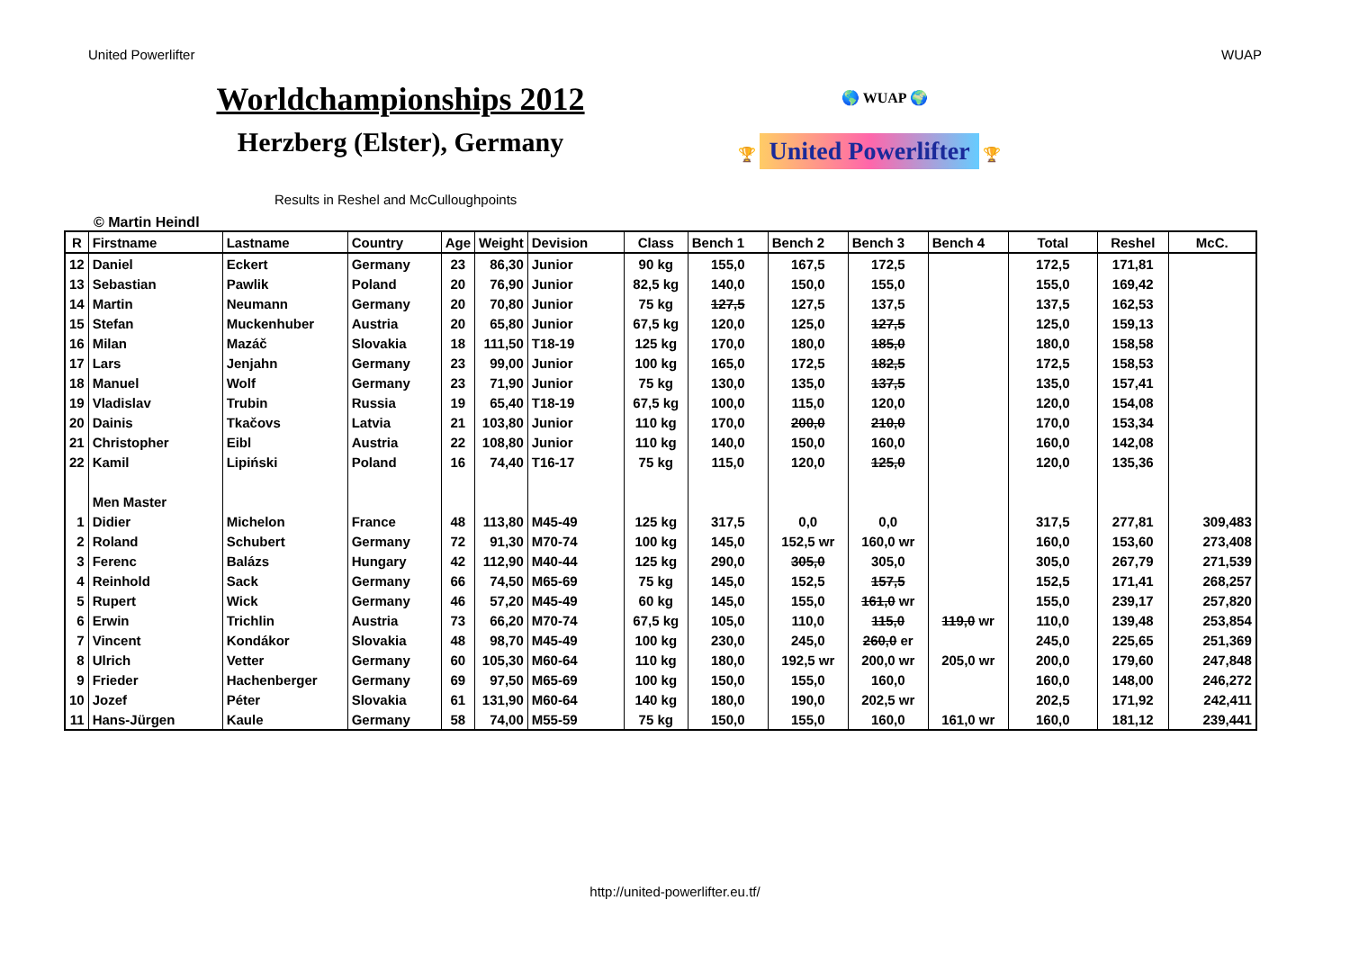United Powerlifter WUAP
Worldchampionships 2012
Herzberg (Elster), Germany
Results in Reshel and McCulloughpoints
🌎 WUAP 🌍
🏆 United Powerlifter 🏆
© Martin Heindl
| R | Firstname | Lastname | Country | Age | Weight | Devision | Class | Bench 1 | Bench 2 | Bench 3 | Bench 4 | Total | Reshel | McC. |
| 12 | Daniel | Eckert | Germany | 23 | 86,30 | Junior | 90 kg | 155,0 | 167,5 | 172,5 | | 172,5 | 171,81 | |
| 13 | Sebastian | Pawlik | Poland | 20 | 76,90 | Junior | 82,5 kg | 140,0 | 150,0 | 155,0 | | 155,0 | 169,42 | |
| 14 | Martin | Neumann | Germany | 20 | 70,80 | Junior | 75 kg | 127,5 | 127,5 | 137,5 | | 137,5 | 162,53 | |
| 15 | Stefan | Muckenhuber | Austria | 20 | 65,80 | Junior | 67,5 kg | 120,0 | 125,0 | 127,5 | | 125,0 | 159,13 | |
| 16 | Milan | Mazáč | Slovakia | 18 | 111,50 | T18-19 | 125 kg | 170,0 | 180,0 | 185,0 | | 180,0 | 158,58 | |
| 17 | Lars | Jenjahn | Germany | 23 | 99,00 | Junior | 100 kg | 165,0 | 172,5 | 182,5 | | 172,5 | 158,53 | |
| 18 | Manuel | Wolf | Germany | 23 | 71,90 | Junior | 75 kg | 130,0 | 135,0 | 137,5 | | 135,0 | 157,41 | |
| 19 | Vladislav | Trubin | Russia | 19 | 65,40 | T18-19 | 67,5 kg | 100,0 | 115,0 | 120,0 | | 120,0 | 154,08 | |
| 20 | Dainis | Tkačovs | Latvia | 21 | 103,80 | Junior | 110 kg | 170,0 | 200,0 | 210,0 | | 170,0 | 153,34 | |
| 21 | Christopher | Eibl | Austria | 22 | 108,80 | Junior | 110 kg | 140,0 | 150,0 | 160,0 | | 160,0 | 142,08 | |
| 22 | Kamil | Lipiński | Poland | 16 | 74,40 | T16-17 | 75 kg | 115,0 | 120,0 | 125,0 | | 120,0 | 135,36 | |
| | Men Master | | | | | | | | | | | | | |
| 1 | Didier | Michelon | France | 48 | 113,80 | M45-49 | 125 kg | 317,5 | 0,0 | 0,0 | | 317,5 | 277,81 | 309,483 |
| 2 | Roland | Schubert | Germany | 72 | 91,30 | M70-74 | 100 kg | 145,0 | 152,5 wr | 160,0 wr | | 160,0 | 153,60 | 273,408 |
| 3 | Ferenc | Balázs | Hungary | 42 | 112,90 | M40-44 | 125 kg | 290,0 | 305,0 | 305,0 | | 305,0 | 267,79 | 271,539 |
| 4 | Reinhold | Sack | Germany | 66 | 74,50 | M65-69 | 75 kg | 145,0 | 152,5 | 157,5 | | 152,5 | 171,41 | 268,257 |
| 5 | Rupert | Wick | Germany | 46 | 57,20 | M45-49 | 60 kg | 145,0 | 155,0 | 161,0 wr | | 155,0 | 239,17 | 257,820 |
| 6 | Erwin | Trichlin | Austria | 73 | 66,20 | M70-74 | 67,5 kg | 105,0 | 110,0 | 115,0 | 119,0 wr | 110,0 | 139,48 | 253,854 |
| 7 | Vincent | Kondákor | Slovakia | 48 | 98,70 | M45-49 | 100 kg | 230,0 | 245,0 | 260,0 er | | 245,0 | 225,65 | 251,369 |
| 8 | Ulrich | Vetter | Germany | 60 | 105,30 | M60-64 | 110 kg | 180,0 | 192,5 wr | 200,0 wr | 205,0 wr | 200,0 | 179,60 | 247,848 |
| 9 | Frieder | Hachenberger | Germany | 69 | 97,50 | M65-69 | 100 kg | 150,0 | 155,0 | 160,0 | | 160,0 | 148,00 | 246,272 |
| 10 | Jozef | Péter | Slovakia | 61 | 131,90 | M60-64 | 140 kg | 180,0 | 190,0 | 202,5 wr | | 202,5 | 171,92 | 242,411 |
| 11 | Hans-Jürgen | Kaule | Germany | 58 | 74,00 | M55-59 | 75 kg | 150,0 | 155,0 | 160,0 | 161,0 wr | 160,0 | 181,12 | 239,441 |
http://united-powerlifter.eu.tf/